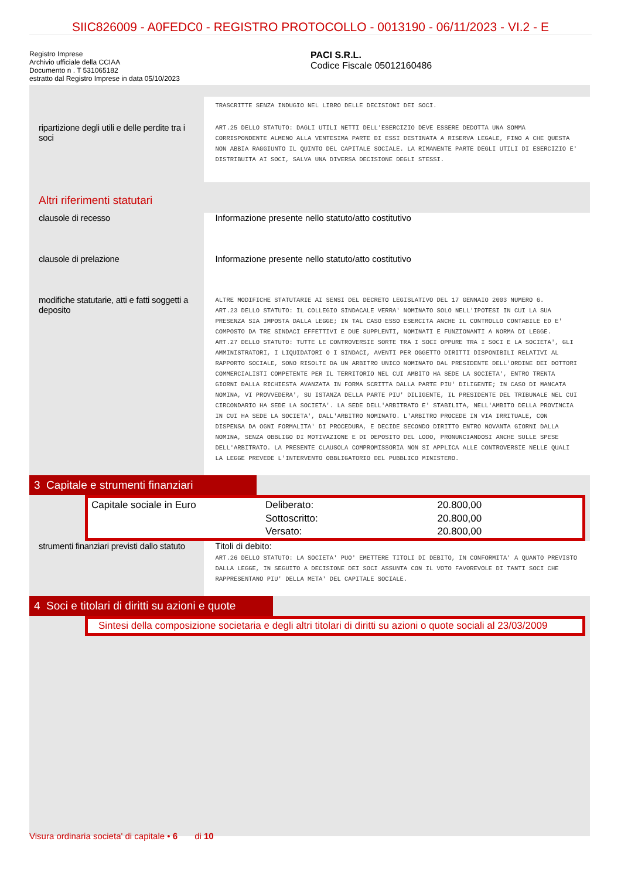SIIC826009 - A0FEDC0 - REGISTRO PROTOCOLLO - 0013190 - 06/11/2023 - VI.2 - E
Registro Imprese
Archivio ufficiale della CCIAA
Documento n . T 531065182
estratto dal Registro Imprese in data 05/10/2023
PACI S.R.L.
Codice Fiscale 05012160486
TRASCRITTE SENZA INDUGIO NEL LIBRO DELLE DECISIONI DEI SOCI.
ripartizione degli utili e delle perdite tra i soci
ART.25 DELLO STATUTO: DAGLI UTILI NETTI DELL'ESERCIZIO DEVE ESSERE DEDOTTA UNA SOMMA CORRISPONDENTE ALMENO ALLA VENTESIMA PARTE DI ESSI DESTINATA A RISERVA LEGALE, FINO A CHE QUESTA NON ABBIA RAGGIUNTO IL QUINTO DEL CAPITALE SOCIALE. LA RIMANENTE PARTE DEGLI UTILI DI ESERCIZIO E' DISTRIBUITA AI SOCI, SALVA UNA DIVERSA DECISIONE DEGLI STESSI.
Altri riferimenti statutari
clausole di recesso
Informazione presente nello statuto/atto costitutivo
clausole di prelazione
Informazione presente nello statuto/atto costitutivo
modifiche statutarie, atti e fatti soggetti a deposito
ALTRE MODIFICHE STATUTARIE AI SENSI DEL DECRETO LEGISLATIVO DEL 17 GENNAIO 2003 NUMERO 6.
ART.23 DELLO STATUTO: IL COLLEGIO SINDACALE VERRA' NOMINATO SOLO NELL'IPOTESI IN CUI LA SUA PRESENZA SIA IMPOSTA DALLA LEGGE; IN TAL CASO ESSO ESERCITA ANCHE IL CONTROLLO CONTABILE ED E' COMPOSTO DA TRE SINDACI EFFETTIVI E DUE SUPPLENTI, NOMINATI E FUNZIONANTI A NORMA DI LEGGE.
ART.27 DELLO STATUTO: TUTTE LE CONTROVERSIE SORTE TRA I SOCI OPPURE TRA I SOCI E LA SOCIETA', GLI AMMINISTRATORI, I LIQUIDATORI O I SINDACI, AVENTI PER OGGETTO DIRITTI DISPONIBILI RELATIVI AL RAPPORTO SOCIALE, SONO RISOLTE DA UN ARBITRO UNICO NOMINATO DAL PRESIDENTE DELL'ORDINE DEI DOTTORI COMMERCIALISTI COMPETENTE PER IL TERRITORIO NEL CUI AMBITO HA SEDE LA SOCIETA', ENTRO TRENTA GIORNI DALLA RICHIESTA AVANZATA IN FORMA SCRITTA DALLA PARTE PIU' DILIGENTE; IN CASO DI MANCATA NOMINA, VI PROVVEDERA', SU ISTANZA DELLA PARTE PIU' DILIGENTE, IL PRESIDENTE DEL TRIBUNALE NEL CUI CIRCONDARIO HA SEDE LA SOCIETA'. LA SEDE DELL'ARBITRATO E' STABILITA, NELL'AMBITO DELLA PROVINCIA IN CUI HA SEDE LA SOCIETA', DALL'ARBITRO NOMINATO. L'ARBITRO PROCEDE IN VIA IRRITUALE, CON DISPENSA DA OGNI FORMALITA' DI PROCEDURA, E DECIDE SECONDO DIRITTO ENTRO NOVANTA GIORNI DALLA NOMINA, SENZA OBBLIGO DI MOTIVAZIONE E DI DEPOSITO DEL LODO, PRONUNCIANDOSI ANCHE SULLE SPESE DELL'ARBITRATO. LA PRESENTE CLAUSOLA COMPROMISSORIA NON SI APPLICA ALLE CONTROVERSIE NELLE QUALI LA LEGGE PREVEDE L'INTERVENTO OBBLIGATORIO DEL PUBBLICO MINISTERO.
3 Capitale e strumenti finanziari
| Capitale sociale in Euro | Deliberato: | 20.800,00 |
| | Sottoscritto: | 20.800,00 |
| | Versato: | 20.800,00 |
strumenti finanziari previsti dallo statuto
Titoli di debito:
ART.26 DELLO STATUTO: LA SOCIETA' PUO' EMETTERE TITOLI DI DEBITO, IN CONFORMITA' A QUANTO PREVISTO DALLA LEGGE, IN SEGUITO A DECISIONE DEI SOCI ASSUNTA CON IL VOTO FAVOREVOLE DI TANTI SOCI CHE RAPPRESENTANO PIU' DELLA META' DEL CAPITALE SOCIALE.
4 Soci e titolari di diritti su azioni e quote
Sintesi della composizione societaria e degli altri titolari di diritti su azioni o quote sociali al 23/03/2009
Visura ordinaria societa' di capitale • 6 di 10